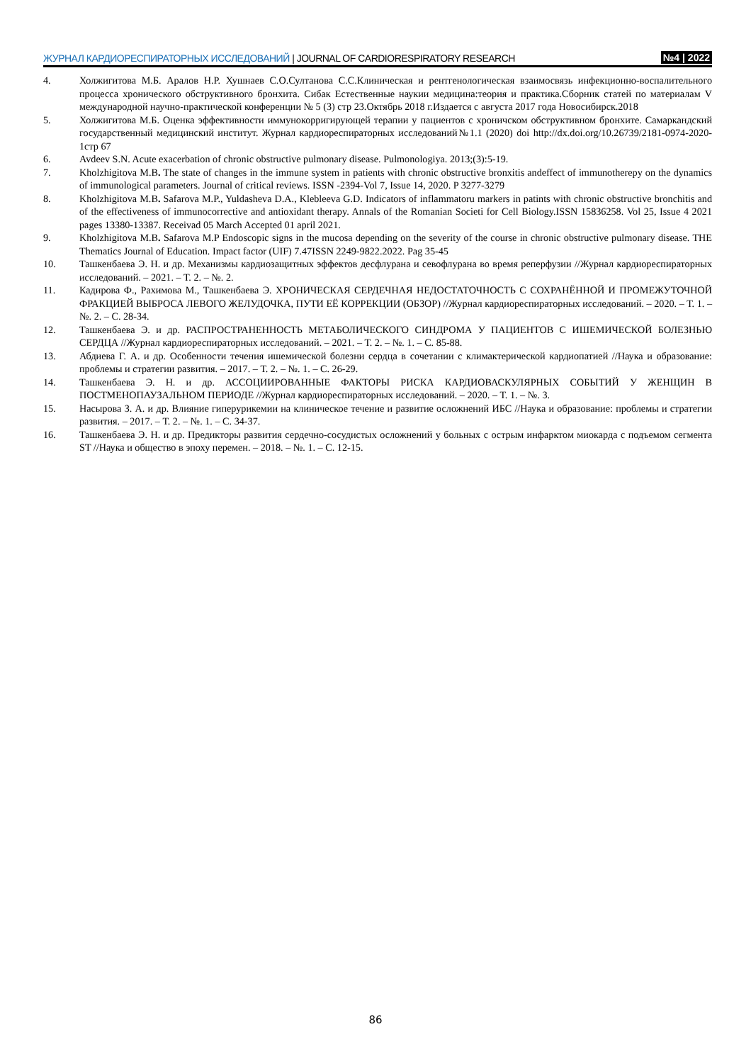ЖУРНАЛ КАРДИОРЕСПИРАТОРНЫХ ИССЛЕДОВАНИЙ | JOURNAL OF CARDIORESPIRATORY RESEARCH
№4 | 2022
4. Холжигитова М.Б. Аралов Н.Р. Хушнаев С.О.Султанова С.С.Клиническая и рентгенологическая взаимосвязь инфекционно-воспалительного процесса хронического обструктивного бронхита. Сибак Естественные наукии медицина:теория и практика.Сборник статей по материалам V международной научно-практической конференции № 5 (3) стр 23.Октябрь 2018 г.Издается с августа 2017 года Новосибирск.2018
5. Холжигитова М.Б. Оценка эффективности иммунокорригирующей терапии у пациентов с хроничском обструктивном бронхите. Самаркандский государственный медицинский институт. Журнал кардиореспираторных исследований№1.1 (2020) doi http://dx.doi.org/10.26739/2181-0974-2020-1стр 67
6. Avdeev S.N. Acute exacerbation of chronic obstructive pulmonary disease. Pulmonologiya. 2013;(3):5-19.
7. Kholzhigitova M.B. The state of changes in the immune system in patients with chronic obstructive bronxitis andeffect of immunotherepy on the dynamics of immunological parameters. Journal of critical reviews. ISSN -2394-Vol 7, Issue 14, 2020. P 3277-3279
8. Kholzhigitova M.B. Safarova M.P., Yuldasheva D.A., Klebleeva G.D. Indicators of inflammatoru markers in patints with chronic obstructive bronchitis and of the effectiveness of immunocorrective and antioxidant therapy. Annals of the Romanian Societi for Cell Biology.ISSN 15836258. Vol 25, Issue 4 2021 pages 13380-13387. Receivad 05 March Accepted 01 april 2021.
9. Kholzhigitova M.B. Safarova M.P Endoscopic signs in the mucosa depending on the severity of the course in chronic obstructive pulmonary disease. THE Thematics Journal of Education. Impact factor (UIF) 7.47ISSN 2249-9822.2022. Pag 35-45
10. Ташкенбаева Э. Н. и др. Механизмы кардиозащитных эффектов десфлурана и севофлурана во время реперфузии //Журнал кардиореспираторных исследований. – 2021. – Т. 2. – №. 2.
11. Кадирова Ф., Рахимова М., Ташкенбаева Э. ХРОНИЧЕСКАЯ СЕРДЕЧНАЯ НЕДОСТАТОЧНОСТЬ С СОХРАНЁННОЙ И ПРОМЕЖУТОЧНОЙ ФРАКЦИЕЙ ВЫБРОСА ЛЕВОГО ЖЕЛУДОЧКА, ПУТИ ЕЁ КОРРЕКЦИИ (ОБЗОР) //Журнал кардиореспираторных исследований. – 2020. – Т. 1. – №. 2. – С. 28-34.
12. Ташкенбаева Э. и др. РАСПРОСТРАНЕННОСТЬ МЕТАБОЛИЧЕСКОГО СИНДРОМА У ПАЦИЕНТОВ С ИШЕМИЧЕСКОЙ БОЛЕЗНЬЮ СЕРДЦА //Журнал кардиореспираторных исследований. – 2021. – Т. 2. – №. 1. – С. 85-88.
13. Абдиева Г. А. и др. Особенности течения ишемической болезни сердца в сочетании с климактерической кардиопатией //Наука и образование: проблемы и стратегии развития. – 2017. – Т. 2. – №. 1. – С. 26-29.
14. Ташкенбаева Э. Н. и др. АССОЦИИРОВАННЫЕ ФАКТОРЫ РИСКА КАРДИОВАСКУЛЯРНЫХ СОБЫТИЙ У ЖЕНЩИН В ПОСТМЕНОПАУЗАЛЬНОМ ПЕРИОДЕ //Журнал кардиореспираторных исследований. – 2020. – Т. 1. – №. 3.
15. Насырова З. А. и др. Влияние гиперурикемии на клиническое течение и развитие осложнений ИБС //Наука и образование: проблемы и стратегии развития. – 2017. – Т. 2. – №. 1. – С. 34-37.
16. Ташкенбаева Э. Н. и др. Предикторы развития сердечно-сосудистых осложнений у больных с острым инфарктом миокарда с подъемом сегмента ST //Наука и общество в эпоху перемен. – 2018. – №. 1. – С. 12-15.
86